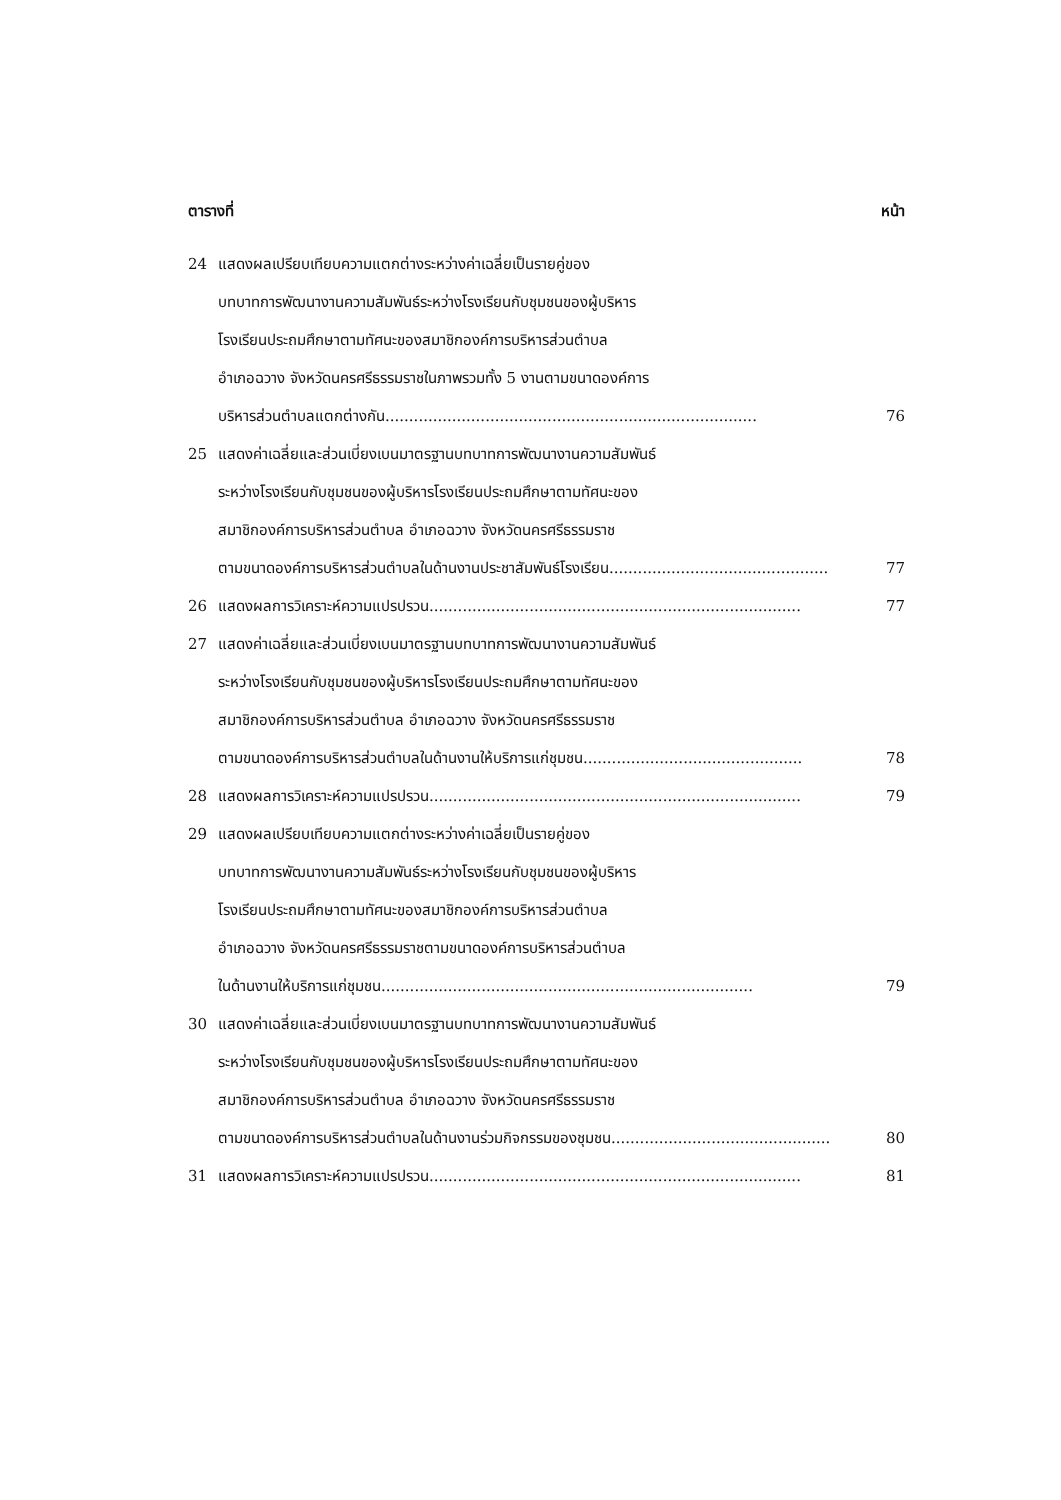ตารางที่ หน้า
24 แสดงผลเปรียบเทียบความแตกต่างระหว่างค่าเฉลี่ยเป็นรายคู่ของ
บทบาทการพัฒนางานความสัมพันธ์ระหว่างโรงเรียนกับชุมชนของผู้บริหาร
โรงเรียนประถมศึกษาตามทัศนะของสมาชิกองค์การบริหารส่วนตำบล
อำเภอฉวาง จังหวัดนครศรีธรรมราชในภาพรวมทั้ง 5 งานตามขนาดองค์การ
บริหารส่วนตำบลแตกต่างกัน .............................................................................. 76
25 แสดงค่าเฉลี่ยและส่วนเบี่ยงเบนมาตรฐานบทบาทการพัฒนางานความสัมพันธ์
ระหว่างโรงเรียนกับชุมชนของผู้บริหารโรงเรียนประถมศึกษาตามทัศนะของ
สมาชิกองค์การบริหารส่วนตำบล อำเภอฉวาง จังหวัดนครศรีธรรมราช
ตามขนาดองค์การบริหารส่วนตำบลในด้านงานประชาสัมพันธ์โรงเรียน .............................................. 77
26 แสดงผลการวิเคราะห์ความแปรปรวน .............................................................................. 77
27 แสดงค่าเฉลี่ยและส่วนเบี่ยงเบนมาตรฐานบทบาทการพัฒนางานความสัมพันธ์
ระหว่างโรงเรียนกับชุมชนของผู้บริหารโรงเรียนประถมศึกษาตามทัศนะของ
สมาชิกองค์การบริหารส่วนตำบล อำเภอฉวาง จังหวัดนครศรีธรรมราช
ตามขนาดองค์การบริหารส่วนตำบลในด้านงานให้บริการแก่ชุมชน .............................................. 78
28 แสดงผลการวิเคราะห์ความแปรปรวน .............................................................................. 79
29 แสดงผลเปรียบเทียบความแตกต่างระหว่างค่าเฉลี่ยเป็นรายคู่ของ
บทบาทการพัฒนางานความสัมพันธ์ระหว่างโรงเรียนกับชุมชนของผู้บริหาร
โรงเรียนประถมศึกษาตามทัศนะของสมาชิกองค์การบริหารส่วนตำบล
อำเภอฉวาง จังหวัดนครศรีธรรมราชตามขนาดองค์การบริหารส่วนตำบล
ในด้านงานให้บริการแก่ชุมชน.............................................................................. 79
30 แสดงค่าเฉลี่ยและส่วนเบี่ยงเบนมาตรฐานบทบาทการพัฒนางานความสัมพันธ์
ระหว่างโรงเรียนกับชุมชนของผู้บริหารโรงเรียนประถมศึกษาตามทัศนะของ
สมาชิกองค์การบริหารส่วนตำบล อำเภอฉวาง จังหวัดนครศรีธรรมราช
ตามขนาดองค์การบริหารส่วนตำบลในด้านงานร่วมกิจกรรมของชุมชน.............................................. 80
31 แสดงผลการวิเคราะห์ความแปรปรวน .............................................................................. 81